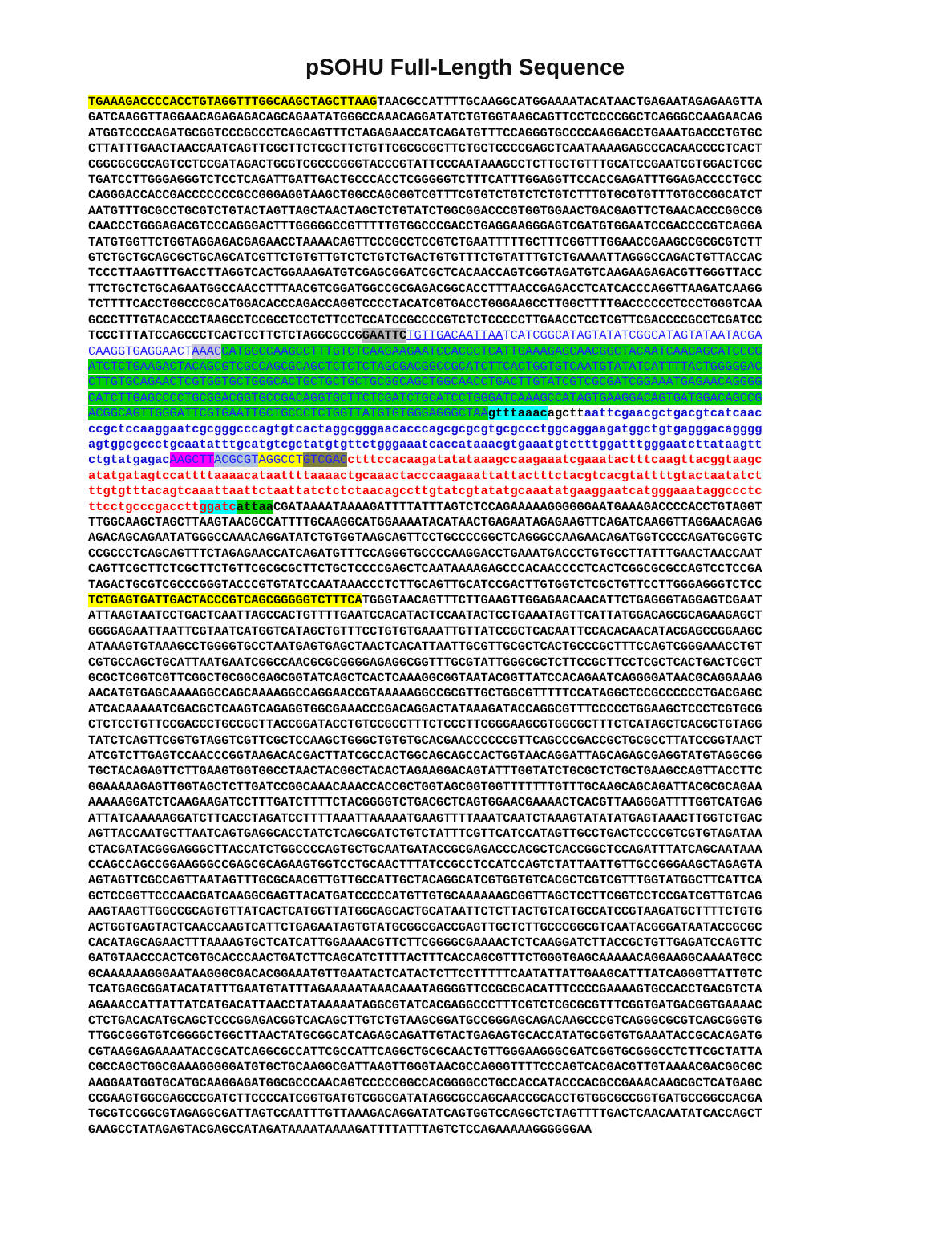pSOHU Full-Length Sequence
TGAAAGACCCCACCTGTAGGTTTGGCAAGCTAGCTTAAGTAACGCCATTTTGCAAGGCATGGAAAATACATAACTGAGAATAGAGAAGTTA
GATCAAGGTTAGGAACAGAGAGACAGCAGAATATGGGCCAAACAGGATATCTGTGGTAAGCAGTTCCTCCCCGGCTCAGGGCCAAGAACAG
ATGGTCCCCAGATGCGGTCCCGCCCTCAGCAGTTTCTAGAGAACCATCAGATGTTTCCAGGGTGCCCCAAGGACCTGAAATGACCCTGTGC
CTTATTTGAACTAACCAATCAGTTCGCTTCTCGCTTCTGTTCGCGCGCTTCTGCTCCCCGAGCTCAATAAAAGAGCCCACAACCCCTCACT
CGGCGCGCCAGTCCTCCGATAGACTGCGTCGCCCGGGTACCCGTATTCCCAATAAAGCCTCTTGCTGTTTGCATCCGAATCGTGGACTCGC
TGATCCTTGGGAGGGTCTCCTCAGATTGATTGACTGCCCACCTCGGGGGTCTTTCATTTGGAGGTTCCACCGAGATTTGGAGACCCCTGCC
CAGGGACCACCGACCCCCCCGCCGGGAGGTAAGCTGGCCAGCGGTCGTTTCGTGTCTGTCTCTGTCTTTGTGCGTGTTTGTGCCGGCATCT
AATGTTTGCGCCTGCGTCTGTACTAGTTAGCTAACTAGCTCTGTATCTGGCGGACCCGTGGTGGAACTGACGAGTTCTGAACACCCGGCCG
CAACCCTGGGAGACGTCCCAGGGACTTTGGGGGCCGTTTTTGTGGCCCGACCTGAGGAAGGGAGTCGATGTGGAATCCGACCCCGTCAGGA
TATGTGGTTCTGGTAGGAGACGAGAACCTAAAACAGTTCCCGCCTCCGTCTGAATTTTTGCTTTCGGTTTGGAACCGAAGCCGCGCGTCTT
GTCTGCTGCAGCGCTGCAGCATCGTTCTGTGTTGTCTCTGTCTGACTGTGTTTCTGTATTTGTCTGAAAATTAGGGCCAGACTGTTACCAC
TCCCTTAAGTTTGACCTTAGGTCACTGGAAAGATGTCGAGCGGATCGCTCACAACCAGTCGGTAGATGTCAAGAAGAGACGTTGGGTTACC
TTCTGCTCTGCAGAATGGCCAACCTTTAACGTCGGATGGCCGCGAGACGGCACCTTTAACCGAGACCTCATCACCCAGGTTAAGATCAAGG
TCTTTTCACCTGGCCCGCATGGACACCCAGACCAGGTCCCCTACATCGTGACCTGGGAAGCCTTGGCTTTTGACCCCCCTCCCTGGGTCAA
GCCCTTTGTACACCCTAAGCCTCCGCCTCCTCTTCCTCCATCCGCCCCGTCTCTCCCCCTTGAACCTCCTCGTTCGACCCCGCCTCGATCC
TCCCTTTATCCAGCCCTCACTCCTTCTCTAGGCGCCGGAATTC TGTTGACAATTAA TCATCGGCATAGTATATCGGCATAGTATAATACGA
CAAGGTGAGGAACT AAAC CATGGCCAAGCCTTTGTCTCAAGAAGAATCCACCCTCATTGAAAGAGCAACGGCTACAATCAACAGCATCCCC
ATCTCTGAAGACTACAGCGTCGCCAGCGCAGCTCTCTCTAGCGACGGCCGCATCTTCACTGGTGTCAATGTATATCATTTTACTGGGGGAC
CTTGTGCAGAACTCGTGGTGCTGGGCACTGCTGCTGCTGCGGCAGCTGGCAACCTGACTTGTATCGTCGCGATCGGAAATGAGAACAGGGG
CATCTTGAGCCCCTGCGGACGGTGCCGACAGGTGCTTCTCGATCTGCATCCTGGGATCAAAGCCATAGTGAAGGACAGTGATGGACAGCCG
ACGGCAGTTGGGATTCGTGAATTGCTGCCCTCTGGTTATGTGTGGGAGGGCTAA gtttaaacagcttaattcgaacgctgacgtcatcaac
ccgctccaaggaatcgcgggcccagtgtcactaggcgggaacacccagcgcgcgtgcgccctggcaggaagatggctgtgagggacagggg
agtggcgccctgcaatatttgcatgtcgctatgtgttctgggaaatcaccataaacgtgaaatgtctttggatttgggaatcttataagtt
ctgtatgagac AAGCTT ACGCGT AGGCCT GTCGAC ctttccacaagatatataaagccaagaaatcgaaatactttcaagttacggtaagc
atatgatagtccattttaaaacataattttaaaactgcaaactacccaagaaattattactttctacgtcacgtattttgtactaatatct
ttgtgtttacagtcaaattaattctaattatctctctaacagccttgtatcgtatatgcaaatatgaaggaatcatgggaaataggccctc
ttcctgcccgacctt ggatc attaa CGATAAAATAAAAGATTTTATTTAGTCTCCAGAAAAAGGGGGGAATGAAAGACCCCACCTGTAGGT
TTGGCAAGCTAGCTTAAGTAACGCCATTTTGCAAGGCATGGAAAATACATAACTGAGAATAGAGAAGTTCAGATCAAGGTTAGGAACAGAG
AGACAGCAGAATATGGGCCAAACAGGATATCTGTGGTAAGCAGTTCCTGCCCCGGCTCAGGGCCAAGAACAGATGGTCCCCAGATGCGGTC
CCGCCCTCAGCAGTTTCTAGAGAACCATCAGATGTTTCCAGGGTGCCCCAAGGACCTGAAATGACCCTGTGCCTTATTTGAACTAACCAAT
CAGTTCGCTTCTCGCTTCTGTTCGCGCGCTTCTGCTCCCCGAGCTCAATAAAAGAGCCCACAACCCCTCACTCGGCGCGCCAGTCCTCCGA
TAGACTGCGTCGCCCGGGTACCCGTGTATCCAATAAACCCTCTTGCAGTTGCATCCGACTTGTGGTCTCGCTGTTCCTTGGGAGGGTCTCC
TCTGAGTGATTGACTACCCGTCAGCGGGGGTCTTTCATGGGTAACAGTTTCTTGAAGTTGGAGAACAACATTCTGAGGGTAGGAGTCGAAT
ATTAAGTAATCCTGACTCAATTAGCCACTGTTTTGAATCCACATACTCCAATACTCCTGAAATAGTTCATTATGGACAGCGCAGAAGAGCT
GGGGAGAATTAATTCGTAATCATGGTCATAGCTGTTTCCTGTGTGAAATTGTTATCCGCTCACAATTCCACACAACATACGAGCCGGAAGC
ATAAAGTGTAAAGCCTGGGGTGCCTAATGAGTGAGCTAACTCACATTAATTGCGTTGCGCTCACTGCCCGCTTTCCAGTCGGGAAACCTGT
CGTGCCAGCTGCATTAATGAATCGGCCAACGCGCGGGGAGAGGCGGTTTGCGTATTGGGCGCTCTTCCGCTTCCTCGCTCACTGACTCGCT
GCGCTCGGTCGTTCGGCTGCGGCGAGCGGTATCAGCTCACTCAAAGGCGGTAATACGGTTATCCACAGAATCAGGGGATAACGCAGGAAAG
AACATGTGAGCAAAAGGCCAGCAAAAGGCCAGGAACCGTAAAAAGGCCGCGTTGCTGGCGTTTTTCCATAGGCTCCGCCCCCCTGACGAGC
ATCACAAAAATCGACGCTCAAGTCAGAGGTGGCGAAACCCGACAGGACTATAAAGATACCAGGCGTTTCCCCCTGGAAGCTCCCTCGTGCG
CTCTCCTGTTCCGACCCTGCCGCTTACCGGATACCTGTCCGCCTTTCTCCCTTCGGGAAGCGTGGCGCTTTCTCATAGCTCACGCTGTAGG
TATCTCAGTTCGGTGTAGGTCGTTCGCTCCAAGCTGGGCTGTGTGCACGAACCCCCCGTTCAGCCCGACCGCTGCGCCTTATCCGGTAACT
ATCGTCTTGAGTCCAACCCGGTAAGACACGACTTATCGCCACTGGCAGCAGCCACTGGTAACAGGATTAGCAGAGCGAGGTATGTAGGCGG
TGCTACAGAGTTCTTGAAGTGGTGGCCTAACTACGGCTACACTAGAAGGACAGTATTTGGTATCTGCGCTCTGCTGAAGCCAGTTACCTTC
GGAAAAAGAGTTGGTAGCTCTTGATCCGGCAAACAAACCACCGCTGGTAGCGGTGGTTTTTTTGTTTGCAAGCAGCAGATTACGCGCAGAA
AAAAAGGATCTCAAGAAGATCCTTTGATCTTTTCTACGGGGTCTGACGCTCAGTGGAACGAAAACTCACGTTAAGGGATTTTGGTCATGAG
ATTATCAAAAAGGATCTTCACCTAGATCCTTTTAAATTAAAAATGAAGTTTTAAATCAATCTAAAGTATATATGAGTAAACTTGGTCTGAC
AGTTACCAATGCTTAATCAGTGAGGCACCTATCTCAGCGATCTGTCTATTTCGTTCATCCATAGTTGCCTGACTCCCCGTCGTGTAGATAA
CTACGATACGGGAGGGCTTACCATCTGGCCCCAGTGCTGCAATGATACCGCGAGACCCACGCTCACCGGCTCCAGATTTATCAGCAATAAA
CCAGCCAGCCGGAAGGGCCGAGCGCAGAAGTGGTCCTGCAACTTTATCCGCCTCCATCCAGTCTATTAATTGTTGCCGGGAAGCTAGAGTA
AGTAGTTCGCCAGTTAATAGTTTGCGCAACGTTGTTGCCATTGCTACAGGCATCGTGGTGTCACGCTCGTCGTTTGGTATGGCTTCATTCA
GCTCCGGTTCCCAACGATCAAGGCGAGTTACATGATCCCCCATGTTGTGCAAAAAAGCGGTTAGCTCCTTCGGTCCTCCGATCGTTGTCAG
AAGTAAGTTGGCCGCAGTGTTATCACTCATGGTTATGGCAGCACTGCATAATTCTCTTACTGTCATGCCATCCGTAAGATGCTTTTCTGTG
ACTGGTGAGTACTCAACCAAGTCATTCTGAGAATAGTGTATGCGGCGACCGAGTTGCTCTTGCCCGGCGTCAATACGGGATAATACCGCGC
CACATAGCAGAACTTTAAAAGTGCTCATCATTGGAAAACGTTCTTCGGGGCGAAAACTCTCAAGGATCTTACCGCTGTTGAGATCCAGTTC
GATGTAACCCACTCGTGCACCCAACTGATCTTCAGCATCTTTTACTTTCACCAGCGTTTCTGGGTGAGCAAAAACAGGAAGGCAAAATGCC
GCAAAAAAGGGAATAAGGGCGACACGGAAATGTTGAATACTCATACTCTTCCTTTTTCAATATTATTGAAGCATTTATCAGGGTTATTGTC
TCATGAGCGGATACATATTTGAATGTATTTAGAAAAATAAACAAATAGGGGTTCCGCGCACATTTCCCCGAAAAGTGCCACCTGACGTCTA
AGAAACCATTATTATCATGACATTAACCTATAAAAATAGGCGTATCACGAGGCCCTTTCGTCTCGCGCGTTTCGGTGATGACGGTGAAAAC
CTCTGACACATGCAGCTCCCGGAGACGGTCACAGCTTGTCTGTAAGCGGATGCCGGGAGCAGACAAGCCCGTCAGGGCGCGTCAGCGGGTG
TTGGCGGGTGTCGGGGCTGGCTTAACTATGCGGCATCAGAGCAGATTGTACTGAGAGTGCACCATATGCGGTGTGAAATACCGCACAGATG
CGTAAGGAGAAAATACCGCATCAGGCGCCATTCGCCATTCAGGCTGCGCAACTGTTGGGAAGGGCGATCGGTGCGGGCCTCTTCGCTATTA
CGCCAGCTGGCGAAAGGGGGATGTGCTGCAAGGCGATTAAGTTGGGTAACGCCAGGGTTTTCCCAGTCACGACGTTGTAAAACGACGGCGC
AAGGAATGGTGCATGCAAGGAGATGGCGCCCAACAGTCCCCCGGCCACGGGGCCTGCCACCATACCCACGCCGAAACAAGCGCTCATGAGC
CCGAAGTGGCGAGCCCGATCTTCCCCATCGGTGATGTCGGCGATATAGGCGCCAGCAACCGCACCTGTGGCGCCGGTGATGCCGGCCACGA
TGCGTCCGGCGTAGAGGCGATTAGTCCAATTTGTTAAAGACAGGATATCAGTGGTCCAGGCTCTAGTTTTGACTCAACAATATCACCAGCT
GAAGCCTATAGAGTACGAGCCATAGATAAAATAAAAGATTTTATTTAGTCTCCAGAAAAAGGGGGGAA